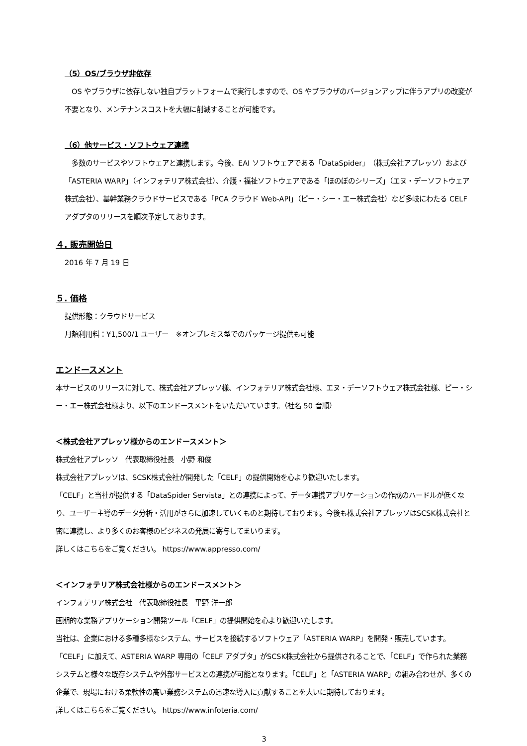（5）OS/ブラウザ非依存
　OS やブラウザに依存しない独自プラットフォームで実行しますので、OS やブラウザのバージョンアップに伴うアプリの改変が不要となり、メンテナンスコストを大幅に削減することが可能です。
（6）他サービス・ソフトウェア連携
　多数のサービスやソフトウェアと連携します。今後、EAI ソフトウェアである「DataSpider」（株式会社アプレッソ）および「ASTERIA WARP」（インフォテリア株式会社）、介護・福祉ソフトウェアである「ほのぼのシリーズ」（エヌ・デーソフトウェア株式会社）、基幹業務クラウドサービスである「PCA クラウド Web-API」（ピー・シー・エー株式会社）など多岐にわたる CELF アダプタのリリースを順次予定しております。
４. 販売開始日
2016 年 7 月 19 日
５. 価格
提供形態：クラウドサービス
月額利用料：¥1,500/1 ユーザー　※オンプレミス型でのパッケージ提供も可能
エンドースメント
本サービスのリリースに対して、株式会社アプレッソ様、インフォテリア株式会社様、エヌ・デーソフトウェア株式会社様、ピー・シー・エー株式会社様より、以下のエンドースメントをいただいています。（社名 50 音順）
＜株式会社アプレッソ様からのエンドースメント＞
株式会社アプレッソ　代表取締役社長　小野 和俊
株式会社アプレッソは、SCSK株式会社が開発した「CELF」の提供開始を心より歓迎いたします。
「CELF」と当社が提供する「DataSpider Servista」との連携によって、データ連携アプリケーションの作成のハードルが低くなり、ユーザー主導のデータ分析・活用がさらに加速していくものと期待しております。今後も株式会社アプレッソはSCSK株式会社と密に連携し、より多くのお客様のビジネスの発展に寄与してまいります。
詳しくはこちらをご覧ください。 https://www.appresso.com/
＜インフォテリア株式会社様からのエンドースメント＞
インフォテリア株式会社　代表取締役社長　平野 洋一郎
画期的な業務アプリケーション開発ツール「CELF」の提供開始を心より歓迎いたします。
当社は、企業における多種多様なシステム、サービスを接続するソフトウェア「ASTERIA WARP」を開発・販売しています。「CELF」に加えて、ASTERIA WARP 専用の「CELF アダプタ」がSCSK株式会社から提供されることで、「CELF」で作られた業務システムと様々な既存システムや外部サービスとの連携が可能となります。「CELF」と「ASTERIA WARP」の組み合わせが、多くの企業で、現場における柔軟性の高い業務システムの迅速な導入に貢献することを大いに期待しております。
詳しくはこちらをご覧ください。 https://www.infoteria.com/
3